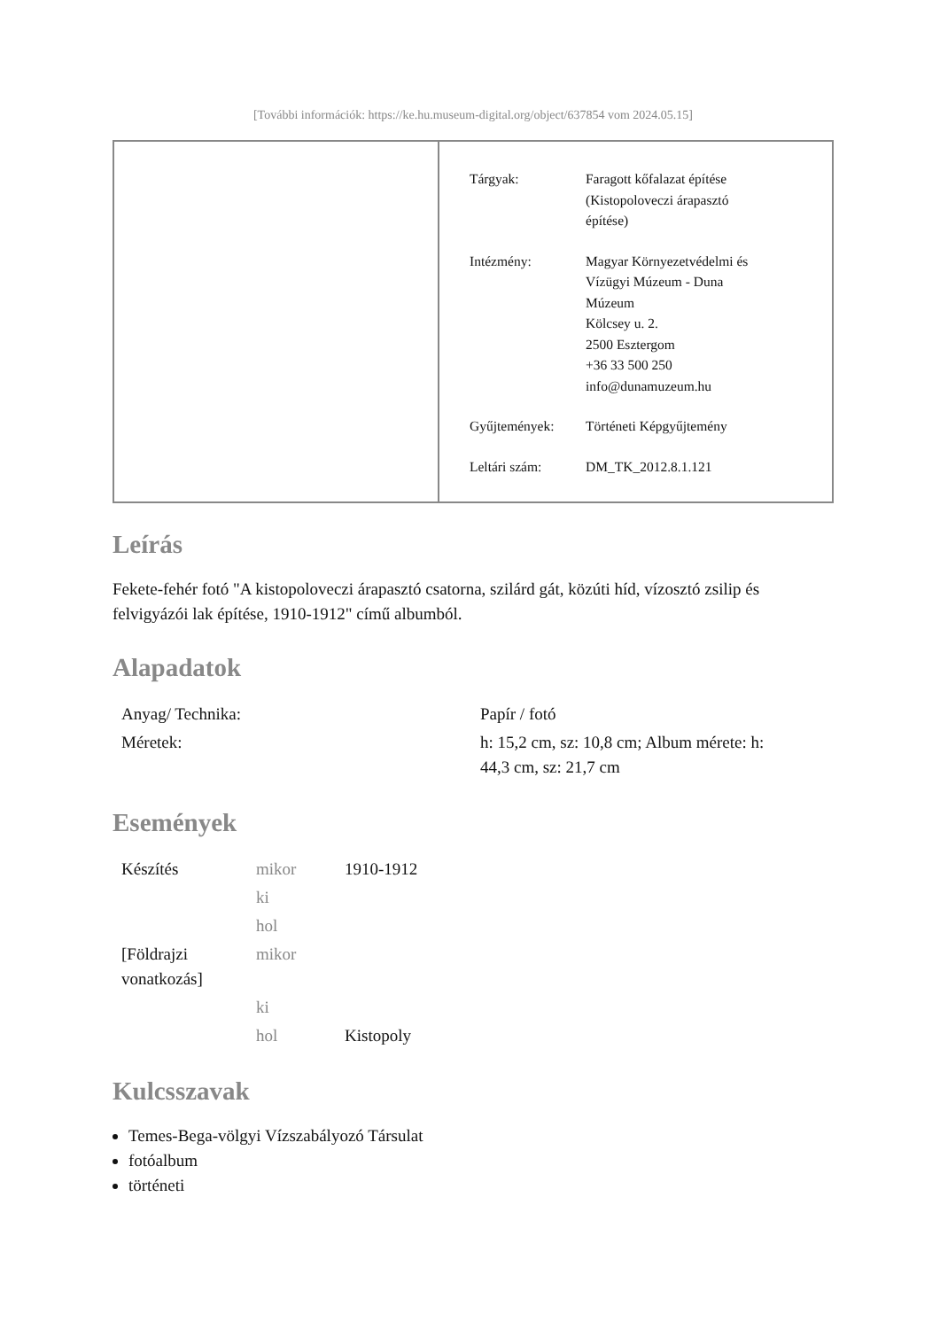[További információk: https://ke.hu.museum-digital.org/object/637854 vom 2024.05.15]
| Tárgyak: | Faragott kőfalazat építése (Kistopoloveczi árapasztó építése) |
| Intézmény: | Magyar Környezetvédelmi és Vízügyi Múzeum - Duna Múzeum Kölcsey u. 2. 2500 Esztergom +36 33 500 250 info@dunamuzeum.hu |
| Gyűjtemények: | Történeti Képgyűjtemény |
| Leltári szám: | DM_TK_2012.8.1.121 |
Leírás
Fekete-fehér fotó "A kistopoloveczi árapasztó csatorna, szilárd gát, közúti híd, vízosztó zsilip és felvigyázói lak építése, 1910-1912" című albumból.
Alapadatok
| Anyag/ Technika: | Papír / fotó |
| Méretek: | h: 15,2 cm, sz: 10,8 cm; Album mérete: h: 44,3 cm, sz: 21,7 cm |
Események
| Készítés | mikor | 1910-1912 |
| | ki | |
| | hol | |
| [Földrajzi vonatkozás] | mikor | |
| | ki | |
| | hol | Kistopoly |
Kulcsszavak
Temes-Bega-völgyi Vízszabályozó Társulat
fotóalbum
történeti